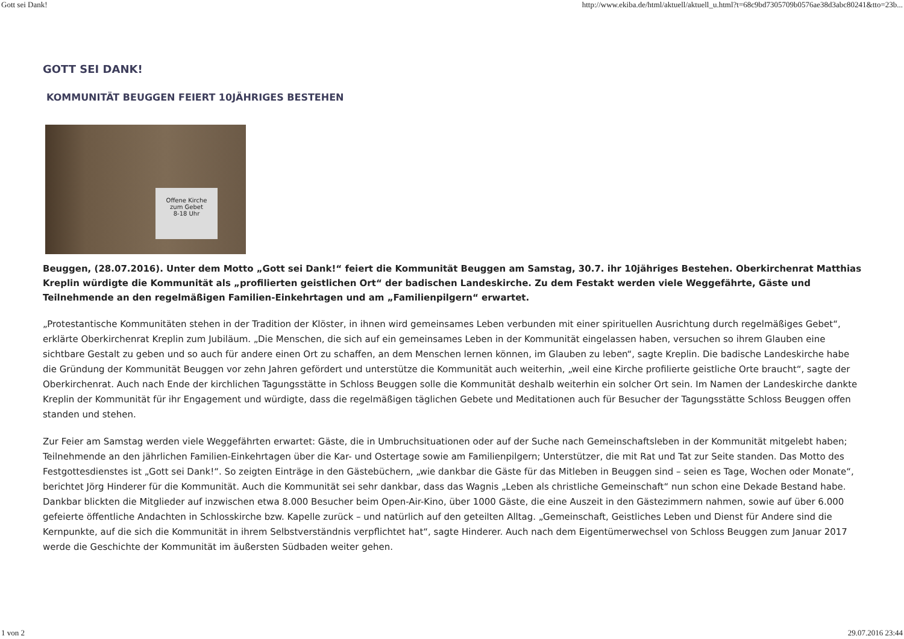Gott sei Dank! http://www.ekiba.de/html/aktuell/aktuell_u.html?t=68c9bd7305709b0576ae38d3abc80241&tto=23b...
GOTT SEI DANK!
KOMMUNITÄT BEUGGEN FEIERT 10JÄHRIGES BESTEHEN
Offene Kirche
zum Gebet
8-18 Uhr
Beuggen, (28.07.2016). Unter dem Motto „Gott sei Dank!“ feiert die Kommunität Beuggen am Samstag, 30.7. ihr 10jähriges Bestehen. Oberkirchenrat Matthias Kreplin würdigte die Kommunität als „profilierten geistlichen Ort“ der badischen Landeskirche. Zu dem Festakt werden viele Weggefährte, Gäste und Teilnehmende an den regelmäßigen Familien-Einkehrtagen und am „Familienpilgern“ erwartet.
„Protestantische Kommunitäten stehen in der Tradition der Klöster, in ihnen wird gemeinsames Leben verbunden mit einer spirituellen Ausrichtung durch regelmäßiges Gebet“, erklärte Oberkirchenrat Kreplin zum Jubiläum. „Die Menschen, die sich auf ein gemeinsames Leben in der Kommunität eingelassen haben, versuchen so ihrem Glauben eine sichtbare Gestalt zu geben und so auch für andere einen Ort zu schaffen, an dem Menschen lernen können, im Glauben zu leben“, sagte Kreplin. Die badische Landeskirche habe die Gründung der Kommunität Beuggen vor zehn Jahren gefördert und unterstütze die Kommunität auch weiterhin, „weil eine Kirche profilierte geistliche Orte braucht“, sagte der Oberkirchenrat. Auch nach Ende der kirchlichen Tagungsstätte in Schloss Beuggen solle die Kommunität deshalb weiterhin ein solcher Ort sein. Im Namen der Landeskirche dankte Kreplin der Kommunität für ihr Engagement und würdigte, dass die regelmäßigen täglichen Gebete und Meditationen auch für Besucher der Tagungsstätte Schloss Beuggen offen standen und stehen.
Zur Feier am Samstag werden viele Weggefährten erwartet: Gäste, die in Umbruchsituationen oder auf der Suche nach Gemeinschaftsleben in der Kommunität mitgelebt haben; Teilnehmende an den jährlichen Familien-Einkehrtagen über die Kar- und Ostertage sowie am Familienpilgern; Unterstützer, die mit Rat und Tat zur Seite standen. Das Motto des Festgottesdienstes ist „Gott sei Dank!“. So zeigten Einträge in den Gästebüchern, „wie dankbar die Gäste für das Mitleben in Beuggen sind – seien es Tage, Wochen oder Monate“, berichtet Jörg Hinderer für die Kommunität. Auch die Kommunität sei sehr dankbar, dass das Wagnis „Leben als christliche Gemeinschaft“ nun schon eine Dekade Bestand habe. Dankbar blickten die Mitglieder auf inzwischen etwa 8.000 Besucher beim Open-Air-Kino, über 1000 Gäste, die eine Auszeit in den Gästezimmern nahmen, sowie auf über 6.000 gefeierte öffentliche Andachten in Schlosskirche bzw. Kapelle zurück – und natürlich auf den geteilten Alltag. „Gemeinschaft, Geistliches Leben und Dienst für Andere sind die Kernpunkte, auf die sich die Kommunität in ihrem Selbstverständnis verpflichtet hat“, sagte Hinderer. Auch nach dem Eigentümerwechsel von Schloss Beuggen zum Januar 2017 werde die Geschichte der Kommunität im äußersten Südbaden weiter gehen.
1 von 2 29.07.2016 23:44